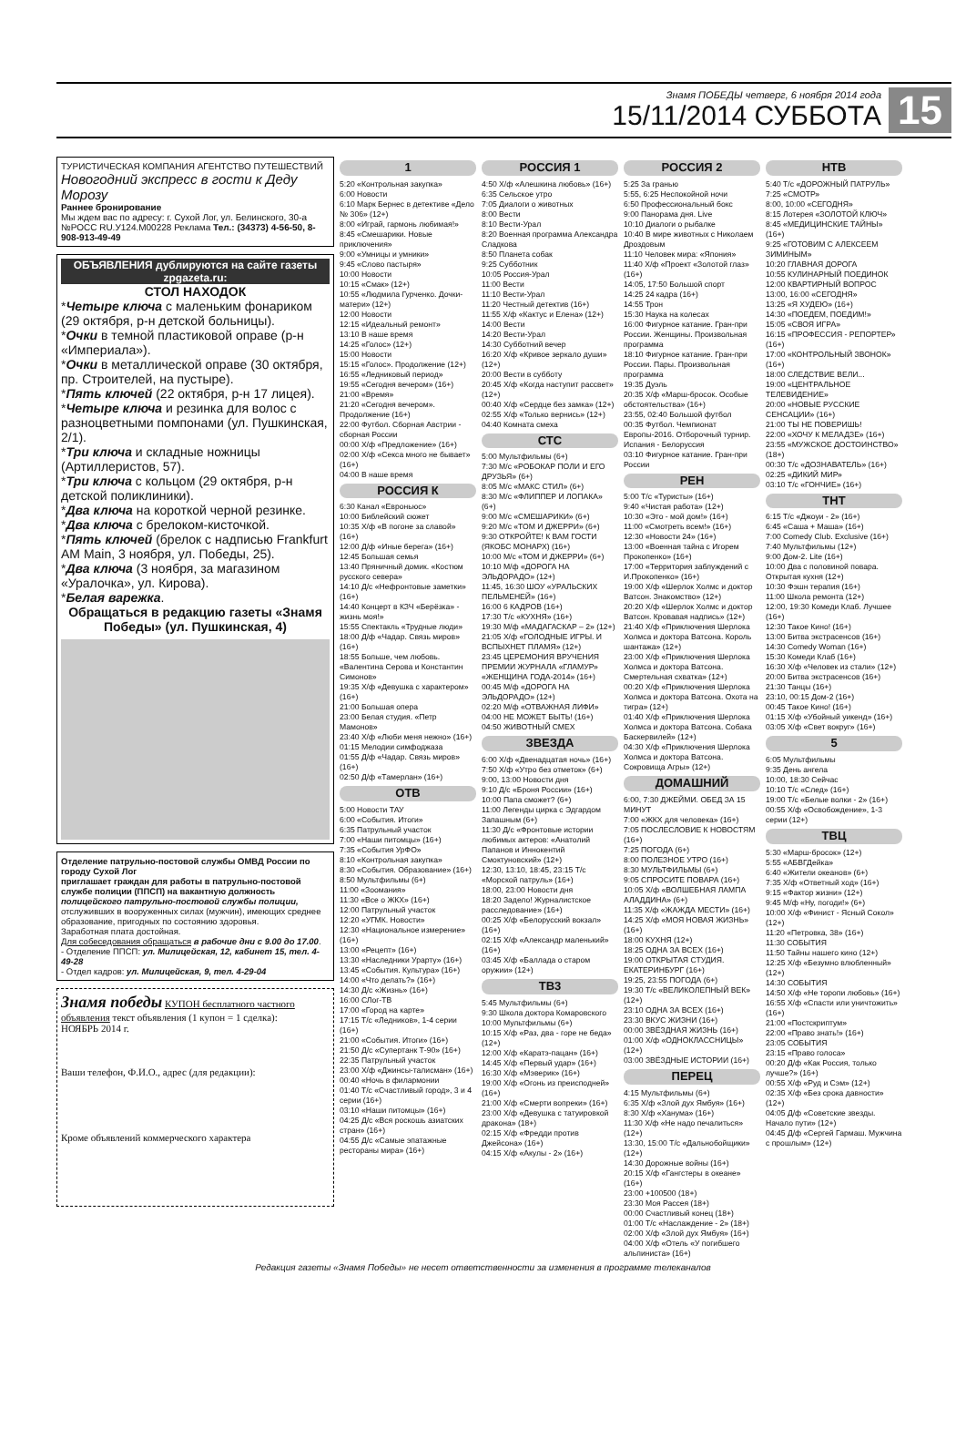Знамя ПОБЕДЫ четверг, 6 ноября 2014 года
15/11/2014 СУББОТА
15
ТУРИСТИЧЕСКАЯ КОМПАНИЯ АГЕНТСТВО ПУТЕШЕСТВИЙ
Новогодний экспресс в гости к Деду Морозу
Раннее бронирование
Мы ждем вас по адресу: г. Сухой Лог, ул. Белинского, 30-а
№РОСС RU.У124.М00228 Реклама Тел.: (34373) 4-56-50, 8-908-913-49-49
ОБЪЯВЛЕНИЯ дублируются на сайте газеты zpgazeta.ru:
СТОЛ НАХОДОК
*Четыре ключа с маленьким фонариком (29 октября, р-н детской больницы).
*Очки в темной пластиковой оправе (р-н «Империала»).
*Очки в металлической оправе (30 октября, пр. Строителей, на пустыре).
*Пять ключей (22 октября, р-н 17 лицея).
*Четыре ключа и резинка для волос с разноцветными помпонами (ул. Пушкинская, 2/1).
*Три ключа и складные ножницы (Артиллеристов, 57).
*Три ключа с кольцом (29 октября, р-н детской поликлиники).
*Два ключа на короткой черной резинке.
*Два ключа с брелоком-кисточкой.
*Пять ключей (брелок с надписью Frankfurt AM Main, 3 ноября, ул. Победы, 25).
*Два ключа (3 ноября, за магазином «Уралочка», ул. Кирова).
*Белая варежка.
Обращаться в редакцию газеты «Знамя Победы» (ул. Пушкинская, 4)
Отделение патрульно-постовой службы ОМВД России по городу Сухой Лог
приглашает граждан для работы в патрульно-постовой службе полиции (ППСП) на вакантную должность полицейского патрульно-постовой службы полиции, отслуживших в вооруженных силах (мужчин), имеющих среднее образование, пригодных по состоянию здоровья.
Заработная плата достойная.
Для собеседования обращаться в рабочие дни с 9.00 до 17.00.
- Отделение ППСП: ул. Милицейская, 12, кабинет 15, тел. 4-49-28
- Отдел кадров: ул. Милицейская, 9, тел. 4-29-04
Знамя победы КУПОН бесплатного частного объявления текст объявления (1 купон = 1 сделка):
НОЯБРЬ 2014 г.
Ваши телефон, Ф.И.О., адрес (для редакции):
Кроме объявлений коммерческого характера
1
5:20 «Контрольная закупка»
6:00 Новости
6:10 Марк Бернес в детективе «Дело № 306» (12+)
8:00 «Играй, гармонь любимая!»
8:45 «Смешарики. Новые приключения»
9:00 «Умницы и умники»
9:45 «Слово пастыря»
10:00 Новости
10:15 «Смак» (12+)
10:55 «Людмила Гурченко. Дочки-матери» (12+)
12:00 Новости
12:15 «Идеальный ремонт»
13:10 В наше время
14:25 «Голос» (12+)
15:00 Новости
15:15 «Голос». Продолжение (12+)
16:55 «Ледниковый период»
19:55 «Сегодня вечером» (16+)
21:00 «Время»
21:20 «Сегодня вечером». Продолжение (16+)
22:00 Футбол. Сборная Австрии - сборная России
00:00 Х/ф «Предложение» (16+)
02:00 Х/ф «Секса много не бывает» (16+)
04:00 В наше время
РОССИЯ К
6:30 Канал «Евроньюс»
10:00 Библейский сюжет
10:35 Х/ф «В погоне за славой» (16+)
12:00 Д/ф «Иные берега» (16+)
12:45 Большая семья
13:40 Пряничный домик. «Костюм русского севера»
14:10 Д/с «Нефронтовые заметки» (16+)
14:40 Концерт в КЗЧ «Берёзка» - жизнь моя!»
15:55 Спектакль «Трудные люди»
18:00 Д/ф «Чадар. Связь миров» (16+)
18:55 Больше, чем любовь. «Валентина Серова и Константин Симонов»
19:35 Х/ф «Девушка с характером» (16+)
21:00 Большая опера
23:00 Белая студия. «Петр Мамонов»
23:40 Х/ф «Люби меня нежно» (16+)
01:15 Мелодии симфоджаза
01:55 Д/ф «Чадар. Связь миров» (16+)
02:50 Д/ф «Тамерлан» (16+)
ОТВ
5:00 Новости ТАУ
6:00 «События. Итоги»
6:35 Патрульный участок
7:00 «Наши питомцы» (16+)
7:35 «События УрФО»
8:10 «Контрольная закупка»
8:30 «События. Образование» (16+)
8:50 Мультфильмы (6+)
11:00 «Зоомания»
11:30 «Все о ЖКХ» (16+)
12:00 Патрульный участок
12:20 «УГМК. Новости»
12:30 «Национальное измерение» (16+)
13:00 «Рецепт» (16+)
13:30 «Наследники Урарту» (16+)
13:45 «События. Культура» (16+)
14:00 «Что делать?» (16+)
14:30 Д/с «Жизнь» (16+)
16:00 СЛог-ТВ
17:00 «Город на карте»
17:15 Т/с «Ледников», 1-4 серии (16+)
21:00 «События. Итоги» (16+)
21:50 Д/с «Супертанк Т-90» (16+)
22:35 Патрульный участок
23:00 Х/ф «Джинсы-талисман» (16+)
00:40 «Ночь в филармонии
01:40 Т/с «Счастливый город», 3 и 4 серии (16+)
03:10 «Наши питомцы» (16+)
04:25 Д/с «Вся роскошь азиатских стран» (16+)
04:55 Д/с «Самые эпатажные рестораны мира» (16+)
РОССИЯ 1
4:50 Х/ф «Алешкина любовь» (16+)
6:35 Сельское утро
7:05 Диалоги о животных
8:00 Вести
8:10 Вести-Урал
8:20 Военная программа Александра Сладкова
8:50 Планета собак
9:25 Субботник
10:05 Россия-Урал
11:00 Вести
11:10 Вести-Урал
11:20 Честный детектив (16+)
11:55 Х/ф «Кактус и Елена» (12+)
14:00 Вести
14:20 Вести-Урал
14:30 Субботний вечер
16:20 Х/ф «Кривое зеркало души» (12+)
20:00 Вести в субботу
20:45 Х/ф «Когда наступит рассвет» (12+)
00:40 Х/ф «Сердце без замка» (12+)
02:55 Х/ф «Только вернись» (12+)
04:40 Комната смеха
СТС
5:00 Мультфильмы (6+)
7:30 М/с «РОБОКАР ПОЛИ И ЕГО ДРУЗЬЯ» (6+)
8:05 М/с «МАКС СТИЛ» (6+)
8:30 М/с «ФЛИППЕР И ЛОПАКА» (6+)
9:00 М/с «СМЕШАРИКИ» (6+)
9:20 М/с «ТОМ И ДЖЕРРИ» (6+)
9:30 ОТКРОЙТЕ! К ВАМ ГОСТИ (ЯКОБС МОНАРХ) (16+)
10:00 М/с «ТОМ И ДЖЕРРИ» (6+)
10:10 М/ф «ДОРОГА НА ЭЛЬДОРАДО» (12+)
11:45, 16:30 ШОУ «УРАЛЬСКИХ ПЕЛЬМЕНЕЙ» (16+)
16:00 6 КАДРОВ (16+)
17:30 Т/с «КУХНЯ» (16+)
19:30 М/ф «МАДАГАСКАР – 2» (12+)
21:05 Х/ф «ГОЛОДНЫЕ ИГРЫ. И ВСПЫХНЕТ ПЛАМЯ» (12+)
23:45 ЦЕРЕМОНИЯ ВРУЧЕНИЯ ПРЕМИИ ЖУРНАЛА «ГЛАМУР» «ЖЕНЩИНА ГОДА-2014» (16+)
00:45 М/ф «ДОРОГА НА ЭЛЬДОРАДО» (12+)
02:20 М/ф «ОТВАЖНАЯ ЛИФИ»
04:00 НЕ МОЖЕТ БЫТЬ! (16+)
04:50 ЖИВОТНЫЙ СМЕХ
ЗВЕЗДА
6:00 Х/ф «Двенадцатая ночь» (16+)
7:50 Х/ф «Утро без отметок» (6+)
9:00, 13:00 Новости дня
9:10 Д/с «Броня России» (16+)
10:00 Папа сможет? (6+)
11:00 Легенды цирка с Эдгардом Запашным (6+)
11:30 Д/с «Фронтовые истории любимых актеров: «Анатолий Папанов и Иннокентий Смоктуновский» (12+)
12:30, 13:10, 18:45, 23:15 Т/с «Морской патруль» (16+)
18:00, 23:00 Новости дня
18:20 Задело! Журналистское расследование» (16+)
00:25 Х/ф «Белорусский вокзал» (16+)
02:15 Х/ф «Александр маленький» (16+)
03:45 Х/ф «Баллада о старом оружии» (12+)
ТВ3
5:45 Мультфильмы (6+)
9:30 Школа доктора Комаровского
10:00 Мультфильмы (6+)
10:15 Х/ф «Раз, два - горе не беда» (12+)
12:00 Х/ф «Каратэ-пацан» (16+)
14:45 Х/ф «Первый удар» (16+)
16:30 Х/ф «Мэверик» (16+)
19:00 Х/ф «Огонь из преисподней» (16+)
21:00 Х/ф «Смерти вопреки» (16+)
23:00 Х/ф «Девушка с татуировкой дракона» (18+)
02:15 Х/ф «Фредди против Джейсона» (16+)
04:15 Х/ф «Акулы - 2» (16+)
РОССИЯ 2
5:25 За гранью
5:55, 6:25 Неспокойной ночи
6:50 Профессиональный бокс
9:00 Панорама дня. Live
10:10 Диалоги о рыбалке
10:40 В мире животных с Николаем Дроздовым
11:10 Человек мира: «Япония»
11:40 Х/ф «Проект «Золотой глаз» (16+)
14:05, 17:50 Большой спорт
14:25 24 кадра (16+)
14:55 Трон
15:30 Наука на колесах
16:00 Фигурное катание. Гран-при России. Женщины. Произвольная программа
18:10 Фигурное катание. Гран-при России. Пары. Произвольная программа
19:35 Дуэль
20:35 Х/ф «Марш-бросок. Особые обстоятельства» (16+)
23:55, 02:40 Большой футбол
00:35 Футбол. Чемпионат Европы-2016. Отборочный турнир. Испания - Белоруссия
03:10 Фигурное катание. Гран-при России
РЕН
5:00 Т/с «Туристы» (16+)
9:40 «Чистая работа» (12+)
10:30 «Это - мой дом!» (16+)
11:00 «Смотреть всем!» (16+)
12:30 «Новости 24» (16+)
13:00 «Военная тайна с Игорем Прокопенко» (16+)
17:00 «Территория заблуждений с И.Прокопенко» (16+)
19:00 Х/ф «Шерлок Холмс и доктор Ватсон. Знакомство» (12+)
20:20 Х/ф «Шерлок Холмс и доктор Ватсон. Кровавая надпись» (12+)
21:40 Х/ф «Приключения Шерлока Холмса и доктора Ватсона. Король шантажа» (12+)
23:00 Х/ф «Приключения Шерлока Холмса и доктора Ватсона. Смертельная схватка» (12+)
00:20 Х/ф «Приключения Шерлока Холмса и доктора Ватсона. Охота на тигра» (12+)
01:40 Х/ф «Приключения Шерлока Холмса и доктора Ватсона. Собака Баскервилей» (12+)
04:30 Х/ф «Приключения Шерлока Холмса и доктора Ватсона. Сокровища Агры» (12+)
ДОМАШНИЙ
6:00, 7:30 ДЖЕЙМИ. ОБЕД ЗА 15 МИНУТ
7:00 «ЖКХ для человека» (16+)
7:05 ПОСЛЕСЛОВИЕ К НОВОСТЯМ (16+)
7:25 ПОГОДА (6+)
8:00 ПОЛЕЗНОЕ УТРО (16+)
8:30 МУЛЬТФИЛЬМЫ (6+)
9:05 СПРОСИТЕ ПОВАРА (16+)
10:05 Х/ф «ВОЛШЕБНАЯ ЛАМПА АЛАДДИНА» (6+)
11:35 Х/ф «ЖАЖДА МЕСТИ» (16+)
14:25 Х/ф «МОЯ НОВАЯ ЖИЗНЬ» (16+)
18:00 КУХНЯ (12+)
18:25 ОДНА ЗА ВСЕХ (16+)
19:00 ОТКРЫТАЯ СТУДИЯ. ЕКАТЕРИНБУРГ (16+)
19:25, 23:55 ПОГОДА (6+)
19:30 Т/с «ВЕЛИКОЛЕПНЫЙ ВЕК» (12+)
23:10 ОДНА ЗА ВСЕХ (16+)
23:30 ВКУС ЖИЗНИ (16+)
00:00 ЗВЁЗДНАЯ ЖИЗНЬ (16+)
01:00 Х/ф «ОДНОКЛАССНИЦЫ» (12+)
03:00 ЗВЁЗДНЫЕ ИСТОРИИ (16+)
ПЕРЕЦ
4:15 Мультфильмы (6+)
6:35 Х/ф «Злой дух Ямбуя» (16+)
8:30 Х/ф «Ханума» (16+)
11:30 Х/ф «Не надо печалиться» (12+)
13:30, 15:00 Т/с «Дальнобойщики» (12+)
14:30 Дорожные войны (16+)
20:15 Х/ф «Гангстеры в океане» (16+)
23:00 +100500 (18+)
23:30 Моя Рассея (18+)
00:00 Счастливый конец (18+)
01:00 Т/с «Наслаждение - 2» (18+)
02:00 Х/ф «Злой дух Ямбуя» (16+)
04:00 Х/ф «Отель «У погибшего альпиниста» (16+)
НТВ
5:40 Т/с «ДОРОЖНЫЙ ПАТРУЛЬ»
7:25 «СМОТР»
8:00, 10:00 «СЕГОДНЯ»
8:15 Лотерея «ЗОЛОТОЙ КЛЮЧ»
8:45 «МЕДИЦИНСКИЕ ТАЙНЫ» (16+)
9:25 «ГОТОВИМ С АЛЕКСЕЕМ ЗИМИНЫМ»
10:20 ГЛАВНАЯ ДОРОГА
10:55 КУЛИНАРНЫЙ ПОЕДИНОК
12:00 КВАРТИРНЫЙ ВОПРОС
13:00, 16:00 «СЕГОДНЯ»
13:25 «Я ХУДЕЮ» (16+)
14:30 «ПОЕДЕМ, ПОЕДИМ!»
15:05 «СВОЯ ИГРА»
16:15 «ПРОФЕССИЯ - РЕПОРТЕР» (16+)
17:00 «КОНТРОЛЬНЫЙ ЗВОНОК» (16+)
18:00 СЛЕДСТВИЕ ВЕЛИ...
19:00 «ЦЕНТРАЛЬНОЕ ТЕЛЕВИДЕНИЕ»
20:00 «НОВЫЕ РУССКИЕ СЕНСАЦИИ» (16+)
21:00 ТЫ НЕ ПОВЕРИШЬ!
22:00 «ХОЧУ К МЕЛАДЗЕ» (16+)
23:55 «МУЖСКОЕ ДОСТОИНСТВО» (18+)
00:30 Т/с «ДОЗНАВАТЕЛЬ» (16+)
02:25 «ДИКИЙ МИР»
03:10 Т/с «ГОНЧИЕ» (16+)
ТНТ
6:15 Т/с «Джоуи - 2» (16+)
6:45 «Саша + Маша» (16+)
7:00 Comedy Club. Exclusive (16+)
7:40 Мультфильмы (12+)
9:00 Дом-2. Lite (16+)
10:00 Два с половиной повара. Открытая кухня (12+)
10:30 Фэшн терапия (16+)
11:00 Школа ремонта (12+)
12:00, 19:30 Комеди Клаб. Лучшее (16+)
12:30 Такое Кино! (16+)
13:00 Битва экстрасенсов (16+)
14:30 Comedy Woman (16+)
15:30 Комеди Клаб (16+)
16:30 Х/ф «Человек из стали» (12+)
20:00 Битва экстрасенсов (16+)
21:30 Танцы (16+)
23:10, 00:15 Дом-2 (16+)
00:45 Такое Кино! (16+)
01:15 Х/ф «Убойный уикенд» (16+)
03:05 Х/ф «Свет вокруг» (16+)
5
6:05 Мультфильмы
9:35 День ангела
10:00, 18:30 Сейчас
10:10 Т/с «След» (16+)
19:00 Т/с «Белые волки - 2» (16+)
00:55 Х/ф «Освобождение», 1-3 серии (12+)
ТВЦ
5:30 «Марш-бросок» (12+)
5:55 «АБВГДейка»
6:40 «Жители океанов» (6+)
7:35 Х/ф «Ответный ход» (16+)
9:15 «Фактор жизни» (12+)
9:45 М/ф «Ну, погоди!» (6+)
10:00 Х/ф «Финист - Ясный Сокол» (12+)
11:20 «Петровка, 38» (16+)
11:30 СОБЫТИЯ
11:50 Тайны нашего кино (12+)
12:25 Х/ф «Безумно влюбленный» (12+)
14:30 СОБЫТИЯ
14:50 Х/ф «Не торопи любовь» (16+)
16:55 Х/ф «Спасти или уничтожить» (16+)
21:00 «Постскриптум»
22:00 «Право знать!» (16+)
23:05 СОБЫТИЯ
23:15 «Право голоса»
00:20 Д/ф «Как Россия, только лучше?» (16+)
00:55 Х/ф «Руд и Сэм» (12+)
02:35 Х/ф «Без срока давности» (12+)
04:05 Д/ф «Советские звезды. Начало пути» (12+)
04:45 Д/ф «Сергей Гармаш. Мужчина с прошлым» (12+)
Редакция газеты «Знамя Победы» не несет ответственности за изменения в программе телеканалов